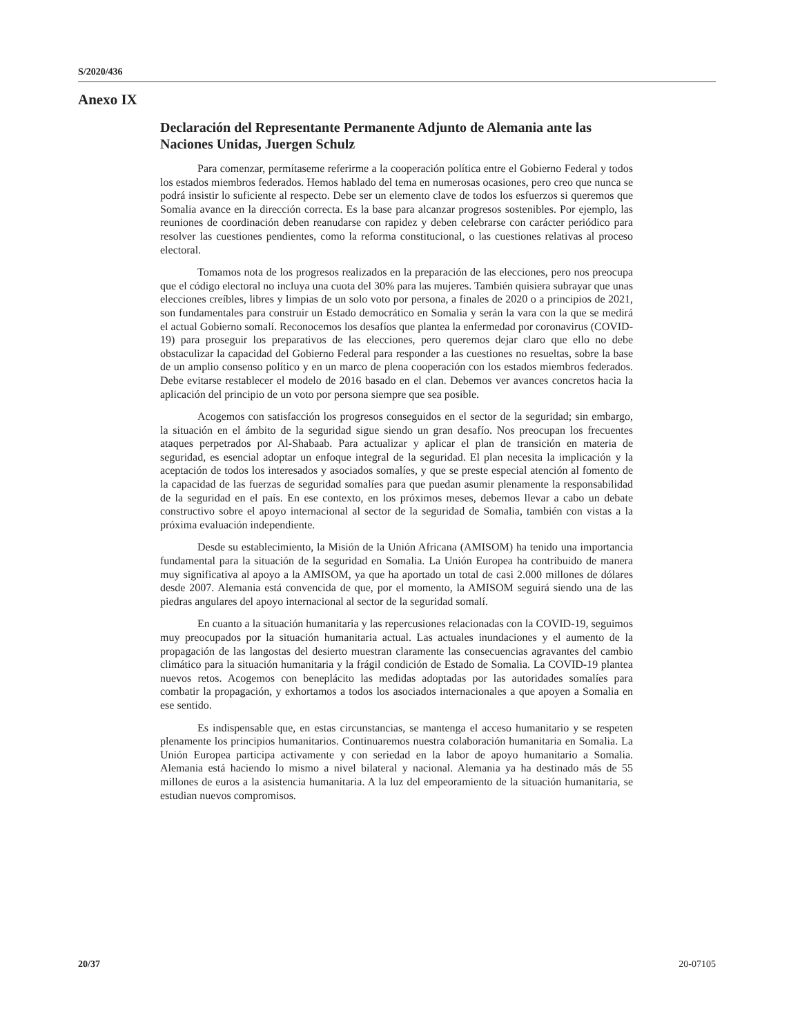S/2020/436
Anexo IX
Declaración del Representante Permanente Adjunto de Alemania ante las Naciones Unidas, Juergen Schulz
Para comenzar, permítaseme referirme a la cooperación política entre el Gobierno Federal y todos los estados miembros federados. Hemos hablado del tema en numerosas ocasiones, pero creo que nunca se podrá insistir lo suficiente al respecto. Debe ser un elemento clave de todos los esfuerzos si queremos que Somalia avance en la dirección correcta. Es la base para alcanzar progresos sostenibles. Por ejemplo, las reuniones de coordinación deben reanudarse con rapidez y deben celebrarse con carácter periódico para resolver las cuestiones pendientes, como la reforma constitucional, o las cuestiones relativas al proceso electoral.
Tomamos nota de los progresos realizados en la preparación de las elecciones, pero nos preocupa que el código electoral no incluya una cuota del 30% para las mujeres. También quisiera subrayar que unas elecciones creíbles, libres y limpias de un solo voto por persona, a finales de 2020 o a principios de 2021, son fundamentales para construir un Estado democrático en Somalia y serán la vara con la que se medirá el actual Gobierno somalí. Reconocemos los desafíos que plantea la enfermedad por coronavirus (COVID-19) para proseguir los preparativos de las elecciones, pero queremos dejar claro que ello no debe obstaculizar la capacidad del Gobierno Federal para responder a las cuestiones no resueltas, sobre la base de un amplio consenso político y en un marco de plena cooperación con los estados miembros federados. Debe evitarse restablecer el modelo de 2016 basado en el clan. Debemos ver avances concretos hacia la aplicación del principio de un voto por persona siempre que sea posible.
Acogemos con satisfacción los progresos conseguidos en el sector de la seguridad; sin embargo, la situación en el ámbito de la seguridad sigue siendo un gran desafío. Nos preocupan los frecuentes ataques perpetrados por Al-Shabaab. Para actualizar y aplicar el plan de transición en materia de seguridad, es esencial adoptar un enfoque integral de la seguridad. El plan necesita la implicación y la aceptación de todos los interesados y asociados somalíes, y que se preste especial atención al fomento de la capacidad de las fuerzas de seguridad somalíes para que puedan asumir plenamente la responsabilidad de la seguridad en el país. En ese contexto, en los próximos meses, debemos llevar a cabo un debate constructivo sobre el apoyo internacional al sector de la seguridad de Somalia, también con vistas a la próxima evaluación independiente.
Desde su establecimiento, la Misión de la Unión Africana (AMISOM) ha tenido una importancia fundamental para la situación de la seguridad en Somalia. La Unión Europea ha contribuido de manera muy significativa al apoyo a la AMISOM, ya que ha aportado un total de casi 2.000 millones de dólares desde 2007. Alemania está convencida de que, por el momento, la AMISOM seguirá siendo una de las piedras angulares del apoyo internacional al sector de la seguridad somalí.
En cuanto a la situación humanitaria y las repercusiones relacionadas con la COVID-19, seguimos muy preocupados por la situación humanitaria actual. Las actuales inundaciones y el aumento de la propagación de las langostas del desierto muestran claramente las consecuencias agravantes del cambio climático para la situación humanitaria y la frágil condición de Estado de Somalia. La COVID-19 plantea nuevos retos. Acogemos con beneplácito las medidas adoptadas por las autoridades somalíes para combatir la propagación, y exhortamos a todos los asociados internacionales a que apoyen a Somalia en ese sentido.
Es indispensable que, en estas circunstancias, se mantenga el acceso humanitario y se respeten plenamente los principios humanitarios. Continuaremos nuestra colaboración humanitaria en Somalia. La Unión Europea participa activamente y con seriedad en la labor de apoyo humanitario a Somalia. Alemania está haciendo lo mismo a nivel bilateral y nacional. Alemania ya ha destinado más de 55 millones de euros a la asistencia humanitaria. A la luz del empeoramiento de la situación humanitaria, se estudian nuevos compromisos.
20/37 20-07105